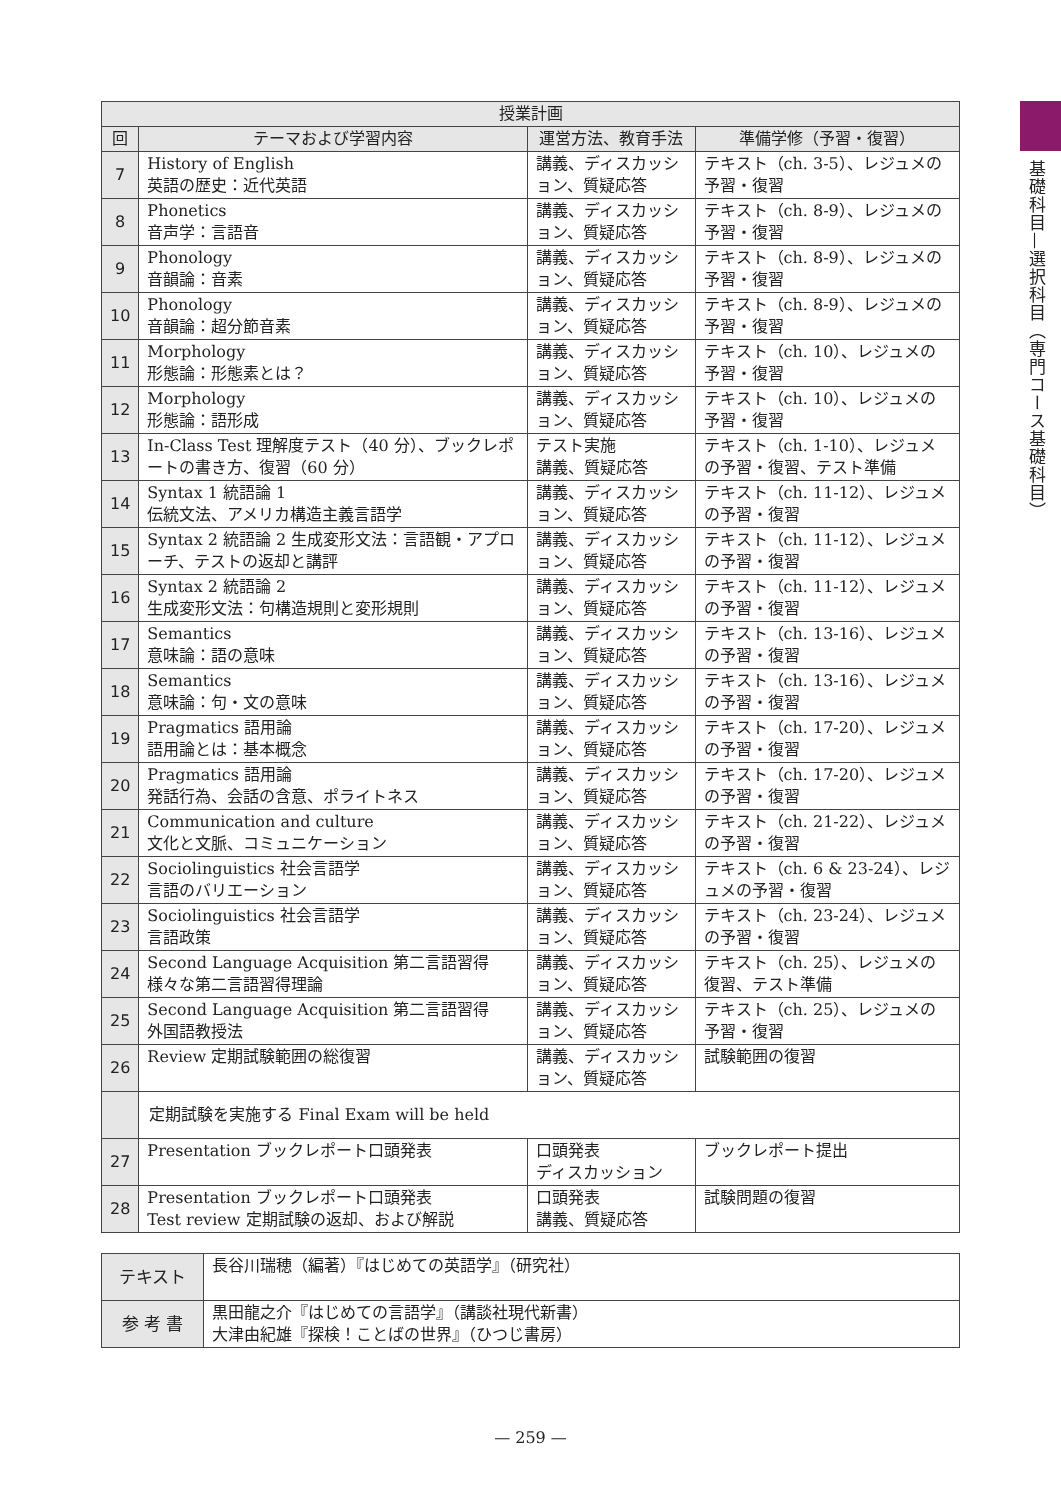基礎科目—選択科目（専門コース基礎科目）
| 授業計画 | | | |
| --- | --- | --- | --- |
| 回 | テーマおよび学習内容 | 運営方法、教育手法 | 準備学修（予習・復習） |
| 7 | History of English 英語の歴史：近代英語 | 講義、ディスカッション、質疑応答 | テキスト（ch. 3-5）、レジュメの予習・復習 |
| 8 | Phonetics 音声学：言語音 | 講義、ディスカッション、質疑応答 | テキスト（ch. 8-9）、レジュメの予習・復習 |
| 9 | Phonology 音韻論：音素 | 講義、ディスカッション、質疑応答 | テキスト（ch. 8-9）、レジュメの予習・復習 |
| 10 | Phonology 音韻論：超分節音素 | 講義、ディスカッション、質疑応答 | テキスト（ch. 8-9）、レジュメの予習・復習 |
| 11 | Morphology 形態論：形態素とは？ | 講義、ディスカッション、質疑応答 | テキスト（ch. 10）、レジュメの予習・復習 |
| 12 | Morphology 形態論：語形成 | 講義、ディスカッション、質疑応答 | テキスト（ch. 10）、レジュメの予習・復習 |
| 13 | In-Class Test 理解度テスト（40 分）、ブックレポートの書き方、復習（60 分） | テスト実施 講義、質疑応答 | テキスト（ch. 1-10）、レジュメの予習・復習、テスト準備 |
| 14 | Syntax 1 統語論 1 伝統文法、アメリカ構造主義言語学 | 講義、ディスカッション、質疑応答 | テキスト（ch. 11-12）、レジュメの予習・復習 |
| 15 | Syntax 2 統語論 2 生成変形文法：言語観・アプローチ、テストの返却と講評 | 講義、ディスカッション、質疑応答 | テキスト（ch. 11-12）、レジュメの予習・復習 |
| 16 | Syntax 2 統語論 2 生成変形文法：句構造規則と変形規則 | 講義、ディスカッション、質疑応答 | テキスト（ch. 11-12）、レジュメの予習・復習 |
| 17 | Semantics 意味論：語の意味 | 講義、ディスカッション、質疑応答 | テキスト（ch. 13-16）、レジュメの予習・復習 |
| 18 | Semantics 意味論：句・文の意味 | 講義、ディスカッション、質疑応答 | テキスト（ch. 13-16）、レジュメの予習・復習 |
| 19 | Pragmatics 語用論 語用論とは：基本概念 | 講義、ディスカッション、質疑応答 | テキスト（ch. 17-20）、レジュメの予習・復習 |
| 20 | Pragmatics 語用論 発話行為、会話の含意、ポライトネス | 講義、ディスカッション、質疑応答 | テキスト（ch. 17-20）、レジュメの予習・復習 |
| 21 | Communication and culture 文化と文脈、コミュニケーション | 講義、ディスカッション、質疑応答 | テキスト（ch. 21-22）、レジュメの予習・復習 |
| 22 | Sociolinguistics 社会言語学 言語のバリエーション | 講義、ディスカッション、質疑応答 | テキスト（ch. 6 & 23-24）、レジュメの予習・復習 |
| 23 | Sociolinguistics 社会言語学 言語政策 | 講義、ディスカッション、質疑応答 | テキスト（ch. 23-24）、レジュメの予習・復習 |
| 24 | Second Language Acquisition 第二言語習得 様々な第二言語習得理論 | 講義、ディスカッション、質疑応答 | テキスト（ch. 25）、レジュメの復習、テスト準備 |
| 25 | Second Language Acquisition 第二言語習得 外国語教授法 | 講義、ディスカッション、質疑応答 | テキスト（ch. 25）、レジュメの予習・復習 |
| 26 | Review 定期試験範囲の総復習 | 講義、ディスカッション、質疑応答 | 試験範囲の復習 |
| | 定期試験を実施する Final Exam will be held | | |
| 27 | Presentation ブックレポート口頭発表 | 口頭発表 ディスカッション | ブックレポート提出 |
| 28 | Presentation ブックレポート口頭発表 Test review 定期試験の返却、および解説 | 口頭発表 講義、質疑応答 | 試験問題の復習 |
| テキスト | 長谷川瑞穂（編著）『はじめての英語学』（研究社） |
| 参 考 書 | 黒田龍之介『はじめての言語学』（講談社現代新書） 大津由紀雄『探検！ことばの世界』（ひつじ書房） |
— 259 —